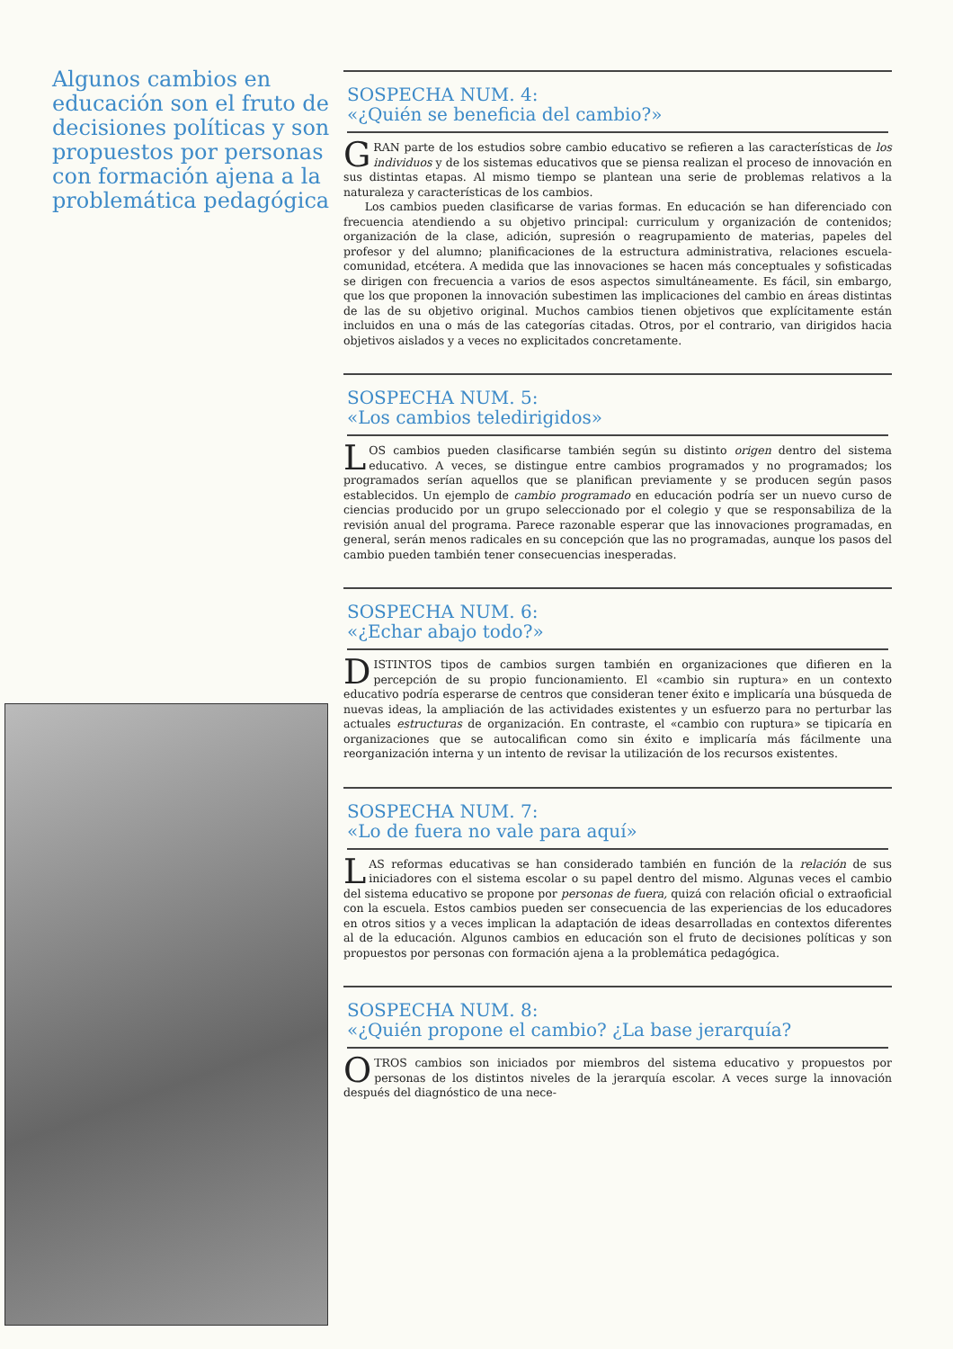Algunos cambios en educación son el fruto de decisiones políticas y son propuestos por personas con formación ajena a la problemática pedagógica
SOSPECHA NUM. 4:
«¿Quién se beneficia del cambio?»
GRAN parte de los estudios sobre cambio educativo se refieren a las características de los individuos y de los sistemas educativos que se piensa realizan el proceso de innovación en sus distintas etapas. Al mismo tiempo se plantean una serie de problemas relativos a la naturaleza y características de los cambios.
Los cambios pueden clasificarse de varias formas. En educación se han diferenciado con frecuencia atendiendo a su objetivo principal: curriculum y organización de contenidos; organización de la clase, adición, supresión o reagrupamiento de materias, papeles del profesor y del alumno; planificaciones de la estructura administrativa, relaciones escuela-comunidad, etcétera. A medida que las innovaciones se hacen más conceptuales y sofisticadas se dirigen con frecuencia a varios de esos aspectos simultáneamente. Es fácil, sin embargo, que los que proponen la innovación subestimen las implicaciones del cambio en áreas distintas de las de su objetivo original. Muchos cambios tienen objetivos que explícitamente están incluidos en una o más de las categorías citadas. Otros, por el contrario, van dirigidos hacia objetivos aislados y a veces no explicitados concretamente.
SOSPECHA NUM. 5:
«Los cambios teledirigidos»
LOS cambios pueden clasificarse también según su distinto origen dentro del sistema educativo. A veces, se distingue entre cambios programados y no programados; los programados serían aquellos que se planifican previamente y se producen según pasos establecidos. Un ejemplo de cambio programado en educación podría ser un nuevo curso de ciencias producido por un grupo seleccionado por el colegio y que se responsabiliza de la revisión anual del programa. Parece razonable esperar que las innovaciones programadas, en general, serán menos radicales en su concepción que las no programadas, aunque los pasos del cambio pueden también tener consecuencias inesperadas.
SOSPECHA NUM. 6:
«¿Echar abajo todo?»
DISTINTOS tipos de cambios surgen también en organizaciones que difieren en la percepción de su propio funcionamiento. El «cambio sin ruptura» en un contexto educativo podría esperarse de centros que consideran tener éxito e implicaría una búsqueda de nuevas ideas, la ampliación de las actividades existentes y un esfuerzo para no perturbar las actuales estructuras de organización. En contraste, el «cambio con ruptura» se tipicaría en organizaciones que se autocalifican como sin éxito e implicaría más fácilmente una reorganización interna y un intento de revisar la utilización de los recursos existentes.
SOSPECHA NUM. 7:
«Lo de fuera no vale para aquí»
LAS reformas educativas se han considerado también en función de la relación de sus iniciadores con el sistema escolar o su papel dentro del mismo. Algunas veces el cambio del sistema educativo se propone por personas de fuera, quizá con relación oficial o extraoficial con la escuela. Estos cambios pueden ser consecuencia de las experiencias de los educadores en otros sitios y a veces implican la adaptación de ideas desarrolladas en contextos diferentes al de la educación. Algunos cambios en educación son el fruto de decisiones políticas y son propuestos por personas con formación ajena a la problemática pedagógica.
SOSPECHA NUM. 8:
«¿Quién propone el cambio? ¿La base jerarquía?
OTROS cambios son iniciados por miembros del sistema educativo y propuestos por personas de los distintos niveles de la jerarquía escolar. A veces surge la innovación después del diagnóstico de una nece-